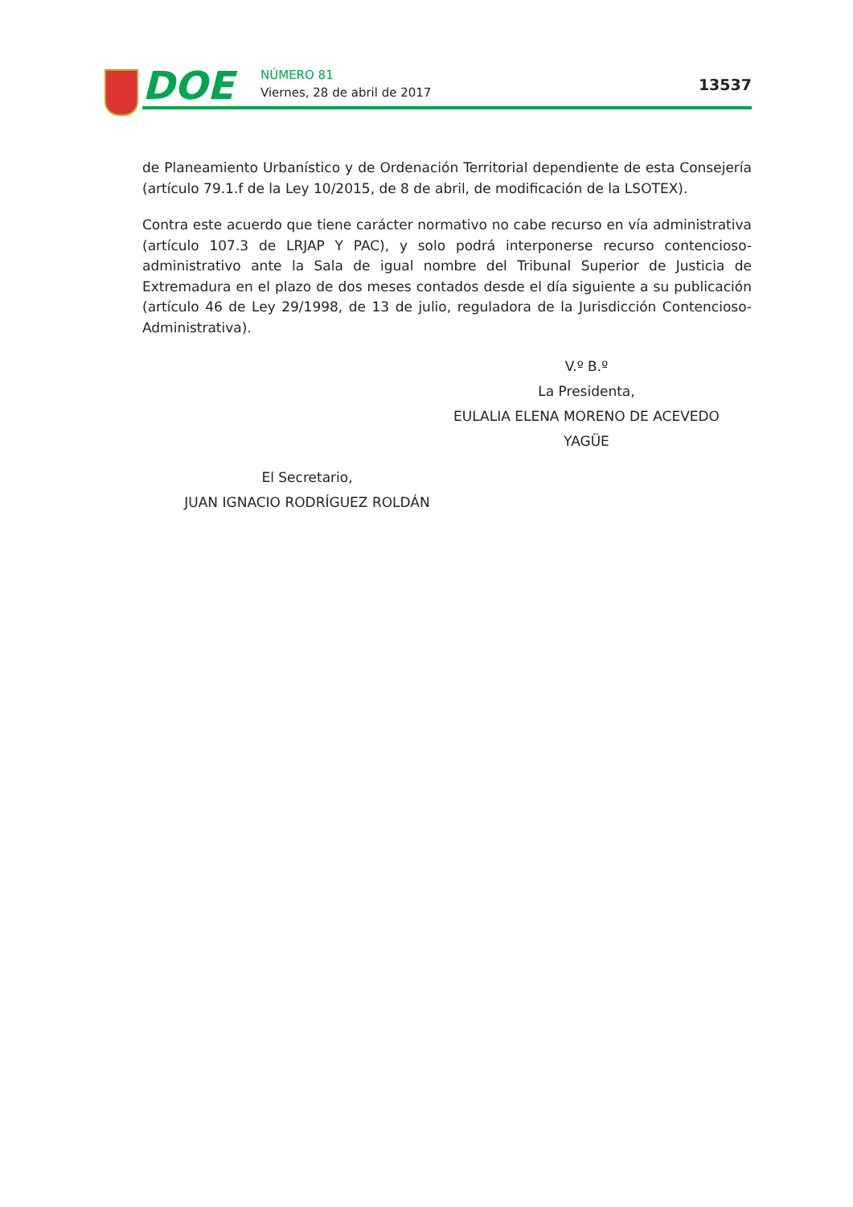DOE NÚMERO 81
Viernes, 28 de abril de 2017 13537
de Planeamiento Urbanístico y de Ordenación Territorial dependiente de esta Consejería (artículo 79.1.f de la Ley 10/2015, de 8 de abril, de modificación de la LSOTEX).
Contra este acuerdo que tiene carácter normativo no cabe recurso en vía administrativa (artículo 107.3 de LRJAP Y PAC), y solo podrá interponerse recurso contencioso-administrativo ante la Sala de igual nombre del Tribunal Superior de Justicia de Extremadura en el plazo de dos meses contados desde el día siguiente a su publicación (artículo 46 de Ley 29/1998, de 13 de julio, reguladora de la Jurisdicción Contencioso-Administrativa).
V.º B.º
La Presidenta,
EULALIA ELENA MORENO DE ACEVEDO YAGÜE
El Secretario,
JUAN IGNACIO RODRÍGUEZ ROLDÁN